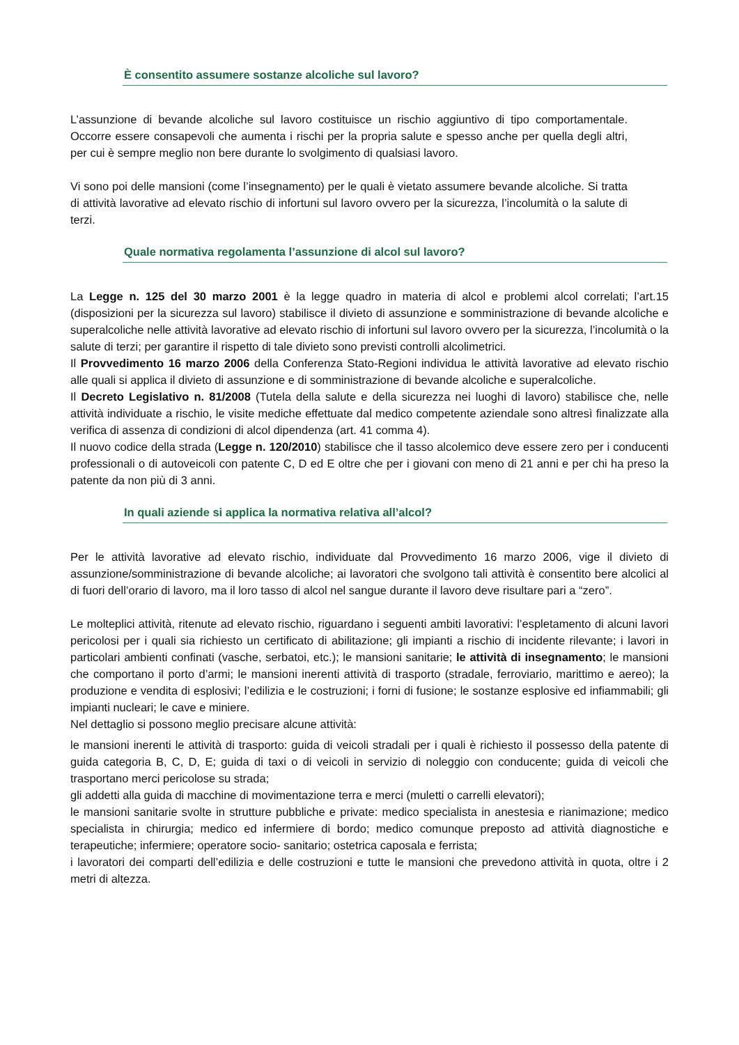È consentito assumere sostanze alcoliche sul lavoro?
L’assunzione di bevande alcoliche sul lavoro costituisce un rischio aggiuntivo di tipo comportamentale. Occorre essere consapevoli che aumenta i rischi per la propria salute e spesso anche per quella degli altri, per cui è sempre meglio non bere durante lo svolgimento di qualsiasi lavoro.
Vi sono poi delle mansioni (come l’insegnamento) per le quali è vietato assumere bevande alcoliche. Si tratta di attività lavorative ad elevato rischio di infortuni sul lavoro ovvero per la sicurezza, l’incolumità o la salute di terzi.
Quale normativa regolamenta l’assunzione di alcol sul lavoro?
La Legge n. 125 del 30 marzo 2001 è la legge quadro in materia di alcol e problemi alcol correlati; l’art.15 (disposizioni per la sicurezza sul lavoro) stabilisce il divieto di assunzione e somministrazione di bevande alcoliche e superalcoliche nelle attività lavorative ad elevato rischio di infortuni sul lavoro ovvero per la sicurezza, l’incolumità o la salute di terzi; per garantire il rispetto di tale divieto sono previsti controlli alcolimetrici.
Il Provvedimento 16 marzo 2006 della Conferenza Stato-Regioni individua le attività lavorative ad elevato rischio alle quali si applica il divieto di assunzione e di somministrazione di bevande alcoliche e superalcoliche.
Il Decreto Legislativo n. 81/2008 (Tutela della salute e della sicurezza nei luoghi di lavoro) stabilisce che, nelle attività individuate a rischio, le visite mediche effettuate dal medico competente aziendale sono altresì finalizzate alla verifica di assenza di condizioni di alcol dipendenza (art. 41 comma 4).
Il nuovo codice della strada (Legge n. 120/2010) stabilisce che il tasso alcolemico deve essere zero per i conducenti professionali o di autoveicoli con patente C, D ed E oltre che per i giovani con meno di 21 anni e per chi ha preso la patente da non più di 3 anni.
In quali aziende si applica la normativa relativa all’alcol?
Per le attività lavorative ad elevato rischio, individuate dal Provvedimento 16 marzo 2006, vige il divieto di assunzione/somministrazione di bevande alcoliche; ai lavoratori che svolgono tali attività è consentito bere alcolici al di fuori dell’orario di lavoro, ma il loro tasso di alcol nel sangue durante il lavoro deve risultare pari a “zero”.
Le molteplici attività, ritenute ad elevato rischio, riguardano i seguenti ambiti lavorativi: l’espletamento di alcuni lavori pericolosi per i quali sia richiesto un certificato di abilitazione; gli impianti a rischio di incidente rilevante; i lavori in particolari ambienti confinati (vasche, serbatoi, etc.); le mansioni sanitarie; le attività di insegnamento; le mansioni che comportano il porto d’armi; le mansioni inerenti attività di trasporto (stradale, ferroviario, marittimo e aereo); la produzione e vendita di esplosivi; l’edilizia e le costruzioni; i forni di fusione; le sostanze esplosive ed infiammabili; gli impianti nucleari; le cave e miniere.
Nel dettaglio si possono meglio precisare alcune attività:
le mansioni inerenti le attività di trasporto: guida di veicoli stradali per i quali è richiesto il possesso della patente di guida categoria B, C, D, E; guida di taxi o di veicoli in servizio di noleggio con conducente; guida di veicoli che trasportano merci pericolose su strada;
gli addetti alla guida di macchine di movimentazione terra e merci (muletti o carrelli elevatori);
le mansioni sanitarie svolte in strutture pubbliche e private: medico specialista in anestesia e rianimazione; medico specialista in chirurgia; medico ed infermiere di bordo; medico comunque preposto ad attività diagnostiche e terapeutiche; infermiere; operatore socio- sanitario; ostetrica caposala e ferrista;
i lavoratori dei comparti dell’edilizia e delle costruzioni e tutte le mansioni che prevedono attività in quota, oltre i 2 metri di altezza.